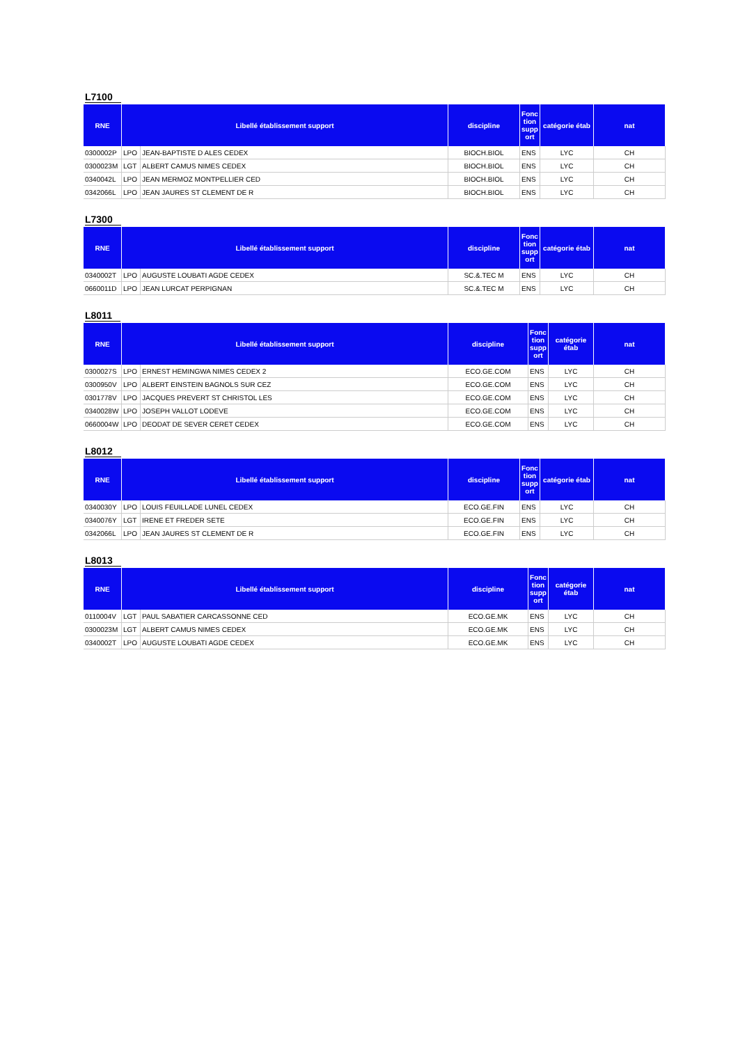L7100
| RNE | Libellé établissement support | | discipline | Fonc tion supp ort | catégorie étab | nat |
| --- | --- | --- | --- | --- | --- | --- |
| 0300002P | LPO | JEAN-BAPTISTE D ALES CEDEX | BIOCH.BIOL | ENS | LYC | CH |
| 0300023M | LGT | ALBERT CAMUS NIMES CEDEX | BIOCH.BIOL | ENS | LYC | CH |
| 0340042L | LPO | JEAN MERMOZ MONTPELLIER CED | BIOCH.BIOL | ENS | LYC | CH |
| 0342066L | LPO | JEAN JAURES ST CLEMENT DE R | BIOCH.BIOL | ENS | LYC | CH |
L7300
| RNE | Libellé établissement support | | discipline | Fonc tion supp ort | catégorie étab | nat |
| --- | --- | --- | --- | --- | --- | --- |
| 0340002T | LPO | AUGUSTE LOUBATI AGDE CEDEX | SC.&.TEC M | ENS | LYC | CH |
| 0660011D | LPO | JEAN LURCAT PERPIGNAN | SC.&.TEC M | ENS | LYC | CH |
L8011
| RNE | Libellé établissement support | | discipline | Fonc tion supp ort | catégorie étab | nat |
| --- | --- | --- | --- | --- | --- | --- |
| 0300027S | LPO | ERNEST HEMINGWA NIMES CEDEX 2 | ECO.GE.COM | ENS | LYC | CH |
| 0300950V | LPO | ALBERT EINSTEIN BAGNOLS SUR CEZ | ECO.GE.COM | ENS | LYC | CH |
| 0301778V | LPO | JACQUES PREVERT ST CHRISTOL LES | ECO.GE.COM | ENS | LYC | CH |
| 0340028W | LPO | JOSEPH VALLOT LODEVE | ECO.GE.COM | ENS | LYC | CH |
| 0660004W | LPO | DEODAT DE SEVER CERET CEDEX | ECO.GE.COM | ENS | LYC | CH |
L8012
| RNE | Libellé établissement support | | discipline | Fonc tion supp ort | catégorie étab | nat |
| --- | --- | --- | --- | --- | --- | --- |
| 0340030Y | LPO | LOUIS FEUILLADE LUNEL CEDEX | ECO.GE.FIN | ENS | LYC | CH |
| 0340076Y | LGT | IRENE ET FREDER SETE | ECO.GE.FIN | ENS | LYC | CH |
| 0342066L | LPO | JEAN JAURES ST CLEMENT DE R | ECO.GE.FIN | ENS | LYC | CH |
L8013
| RNE | Libellé établissement support | | discipline | Fonc tion supp ort | catégorie étab | nat |
| --- | --- | --- | --- | --- | --- | --- |
| 0110004V | LGT | PAUL SABATIER CARCASSONNE CED | ECO.GE.MK | ENS | LYC | CH |
| 0300023M | LGT | ALBERT CAMUS NIMES CEDEX | ECO.GE.MK | ENS | LYC | CH |
| 0340002T | LPO | AUGUSTE LOUBATI AGDE CEDEX | ECO.GE.MK | ENS | LYC | CH |